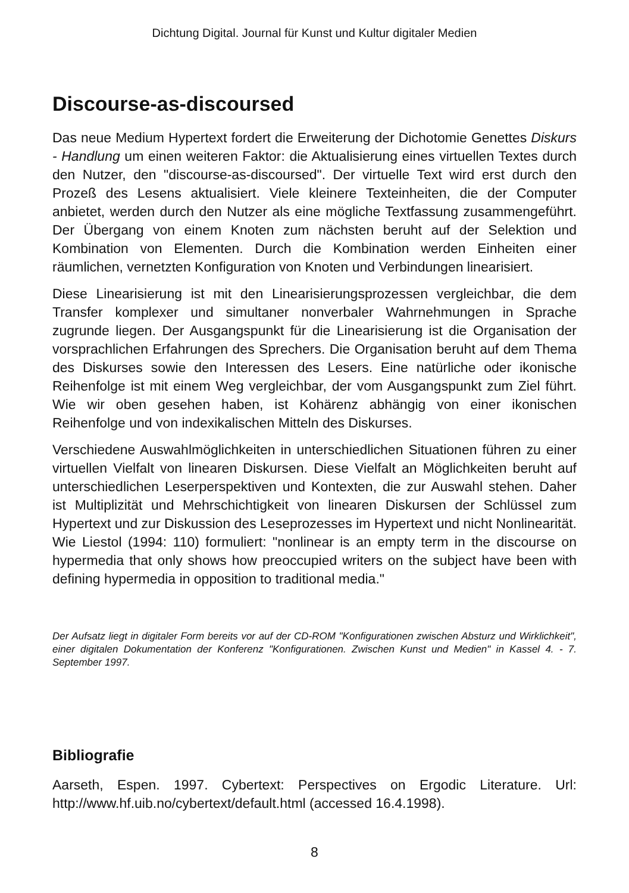Dichtung Digital. Journal für Kunst und Kultur digitaler Medien
Discourse-as-discoursed
Das neue Medium Hypertext fordert die Erweiterung der Dichotomie Genettes Diskurs - Handlung um einen weiteren Faktor: die Aktualisierung eines virtuellen Textes durch den Nutzer, den "discourse-as-discoursed". Der virtuelle Text wird erst durch den Prozeß des Lesens aktualisiert. Viele kleinere Texteinheiten, die der Computer anbietet, werden durch den Nutzer als eine mögliche Textfassung zusammengeführt. Der Übergang von einem Knoten zum nächsten beruht auf der Selektion und Kombination von Elementen. Durch die Kombination werden Einheiten einer räumlichen, vernetzten Konfiguration von Knoten und Verbindungen linearisiert.
Diese Linearisierung ist mit den Linearisierungsprozessen vergleichbar, die dem Transfer komplexer und simultaner nonverbaler Wahrnehmungen in Sprache zugrunde liegen. Der Ausgangspunkt für die Linearisierung ist die Organisation der vorsprachlichen Erfahrungen des Sprechers. Die Organisation beruht auf dem Thema des Diskurses sowie den Interessen des Lesers. Eine natürliche oder ikonische Reihenfolge ist mit einem Weg vergleichbar, der vom Ausgangspunkt zum Ziel führt. Wie wir oben gesehen haben, ist Kohärenz abhängig von einer ikonischen Reihenfolge und von indexikalischen Mitteln des Diskurses.
Verschiedene Auswahlmöglichkeiten in unterschiedlichen Situationen führen zu einer virtuellen Vielfalt von linearen Diskursen. Diese Vielfalt an Möglichkeiten beruht auf unterschiedlichen Leserperspektiven und Kontexten, die zur Auswahl stehen. Daher ist Multiplizität und Mehrschichtigkeit von linearen Diskursen der Schlüssel zum Hypertext und zur Diskussion des Leseprozesses im Hypertext und nicht Nonlinearität. Wie Liestol (1994: 110) formuliert: "nonlinear is an empty term in the discourse on hypermedia that only shows how preoccupied writers on the subject have been with defining hypermedia in opposition to traditional media."
Der Aufsatz liegt in digitaler Form bereits vor auf der CD-ROM "Konfigurationen zwischen Absturz und Wirklichkeit", einer digitalen Dokumentation der Konferenz "Konfigurationen. Zwischen Kunst und Medien" in Kassel 4. - 7. September 1997.
Bibliografie
Aarseth, Espen. 1997. Cybertext: Perspectives on Ergodic Literature. Url: http://www.hf.uib.no/cybertext/default.html (accessed 16.4.1998).
8